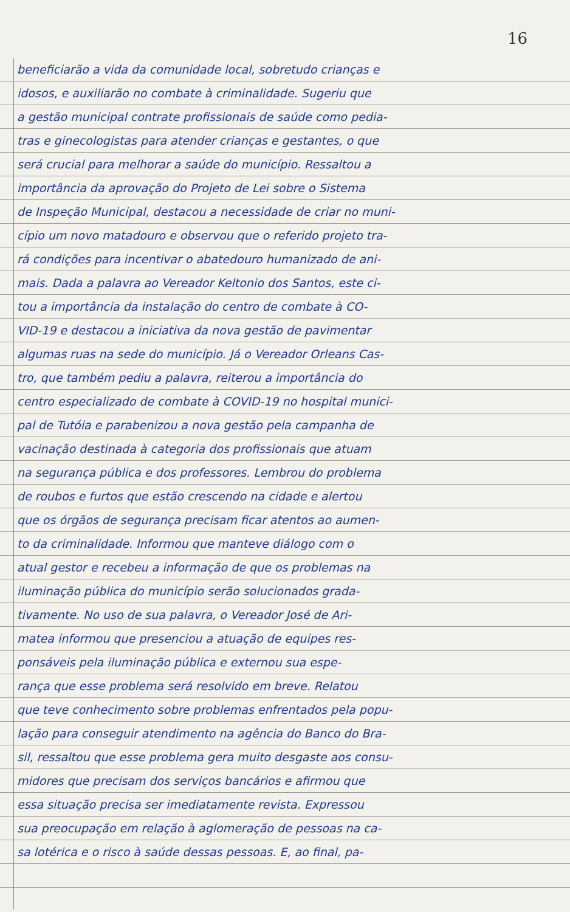16
beneficiarão a vida da comunidade local, sobretudo crianças e
idosos, e auxiliarão no combate à criminalidade. Sugeriu que
a gestão municipal contrate profissionais de saúde como pedia-
tras e ginecologistas para atender crianças e gestantes, o que
será crucial para melhorar a saúde do município. Ressaltou a
importância da aprovação do Projeto de Lei sobre o Sistema
de Inspeção Municipal, destacou a necessidade de criar no muni-
cípio um novo matadouro e observou que o referido projeto tra-
rá condições para incentivar o abatedouro humanizado de ani-
mais. Dada a palavra ao Vereador Keltonio dos Santos, este ci-
tou a importância da instalação do centro de combate à CO-
VID-19 e destacou a iniciativa da nova gestão de pavimentar
algumas ruas na sede do município. Já o Vereador Orleans Cas-
tro, que também pediu a palavra, reiterou a importância do
centro especializado de combate à COVID-19 no hospital munici-
pal de Tutóia e parabenizou a nova gestão pela campanha de
vacinação destinada à categoria dos profissionais que atuam
na segurança pública e dos professores. Lembrou do problema
de roubos e furtos que estão crescendo na cidade e alertou
que os órgãos de segurança precisam ficar atentos ao aumen-
to da criminalidade. Informou que manteve diálogo com o
atual gestor e recebeu a informação de que os problemas na
iluminação pública do município serão solucionados grada-
tivamente. No uso de sua palavra, o Vereador José de Ari-
matea informou que presenciou a atuação de equipes res-
ponsáveis pela iluminação pública e externou sua espe-
rança que esse problema será resolvido em breve. Relatou
que teve conhecimento sobre problemas enfrentados pela popu-
lação para conseguir atendimento na agência do Banco do Bra-
sil, ressaltou que esse problema gera muito desgaste aos consu-
midores que precisam dos serviços bancários e afirmou que
essa situação precisa ser imediatamente revista. Expressou
sua preocupação em relação à aglomeração de pessoas na ca-
sa lotérica e o risco à saúde dessas pessoas. E, ao final, pa-